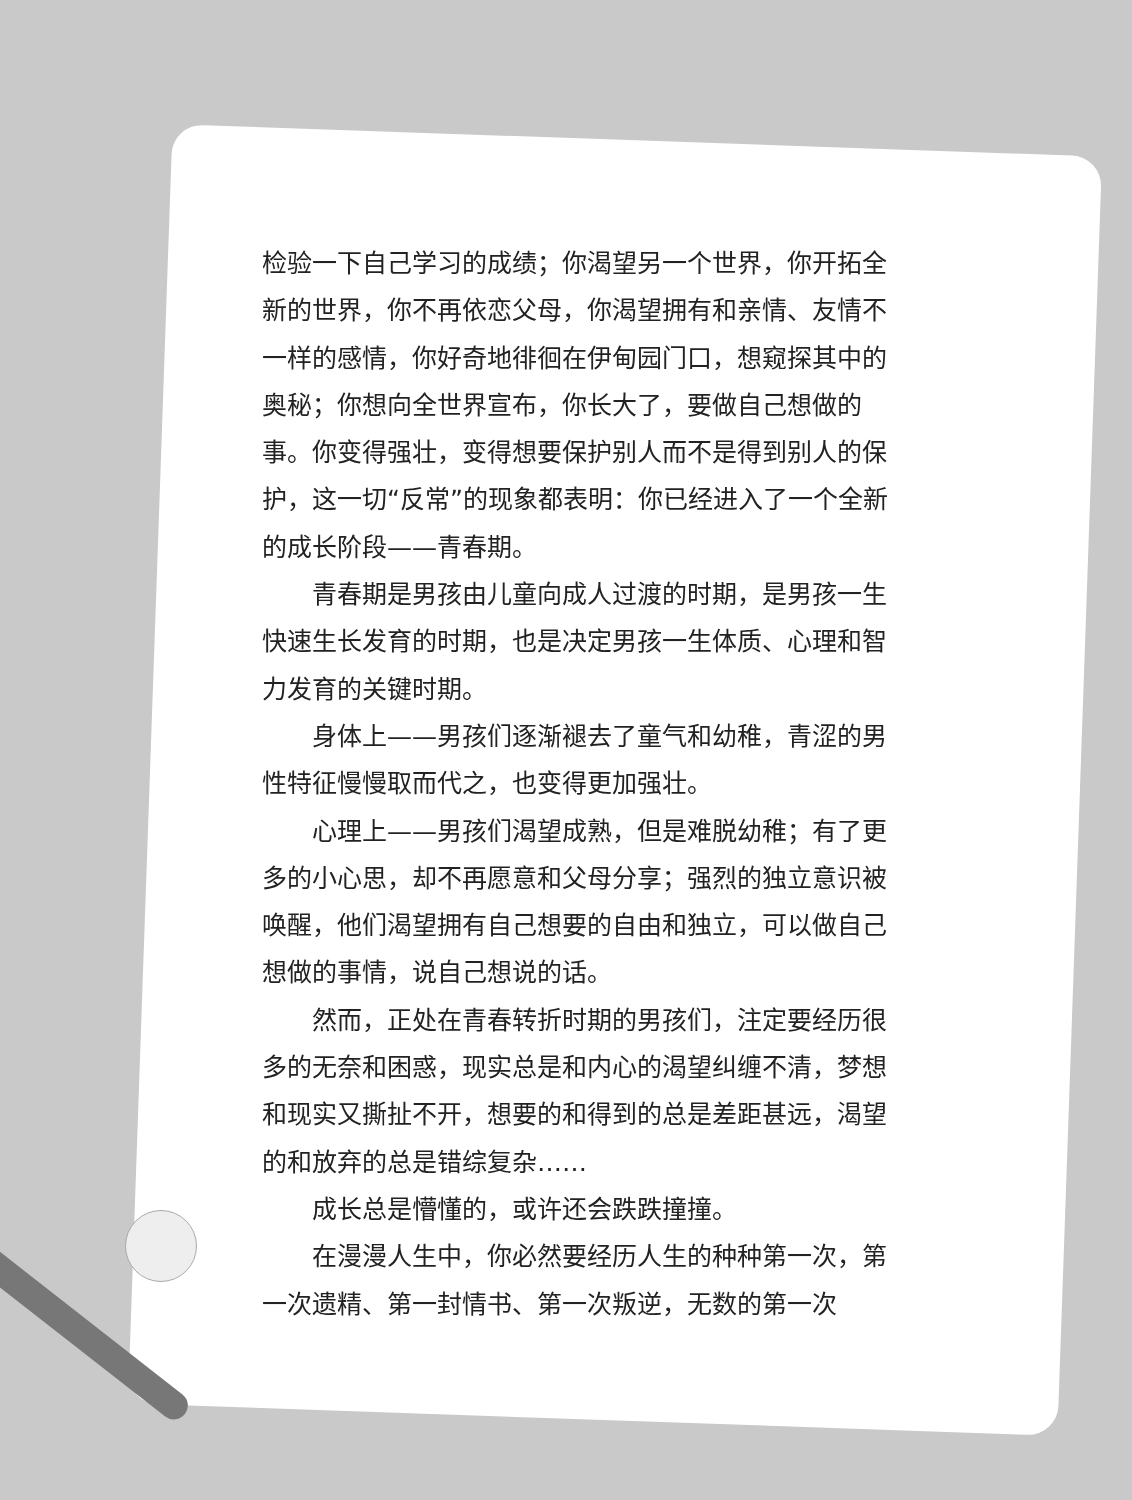检验一下自己学习的成绩；你渴望另一个世界，你开拓全新的世界，你不再依恋父母，你渴望拥有和亲情、友情不一样的感情，你好奇地徘徊在伊甸园门口，想窥探其中的奥秘；你想向全世界宣布，你长大了，要做自己想做的事。你变得强壮，变得想要保护别人而不是得到别人的保护，这一切“反常”的现象都表明：你已经进入了一个全新的成长阶段——青春期。
青春期是男孩由儿童向成人过渡的时期，是男孩一生快速生长发育的时期，也是决定男孩一生体质、心理和智力发育的关键时期。
身体上——男孩们逐渐褪去了童气和幼稚，青涩的男性特征慢慢取而代之，也变得更加强壮。
心理上——男孩们渴望成熟，但是难脱幼稚；有了更多的小心思，却不再愿意和父母分享；强烈的独立意识被唤醒，他们渴望拥有自己想要的自由和独立，可以做自己想做的事情，说自己想说的话。
然而，正处在青春转折时期的男孩们，注定要经历很多的无奈和困惑，现实总是和内心的渴望纠缠不清，梦想和现实又撕扯不开，想要的和得到的总是差距甚远，渴望的和放弃的总是错综复杂……
成长总是懵懂的，或许还会跌跌撞撞。
在漫漫人生中，你必然要经历人生的种种第一次，第一次遗精、第一封情书、第一次叛逆，无数的第一次